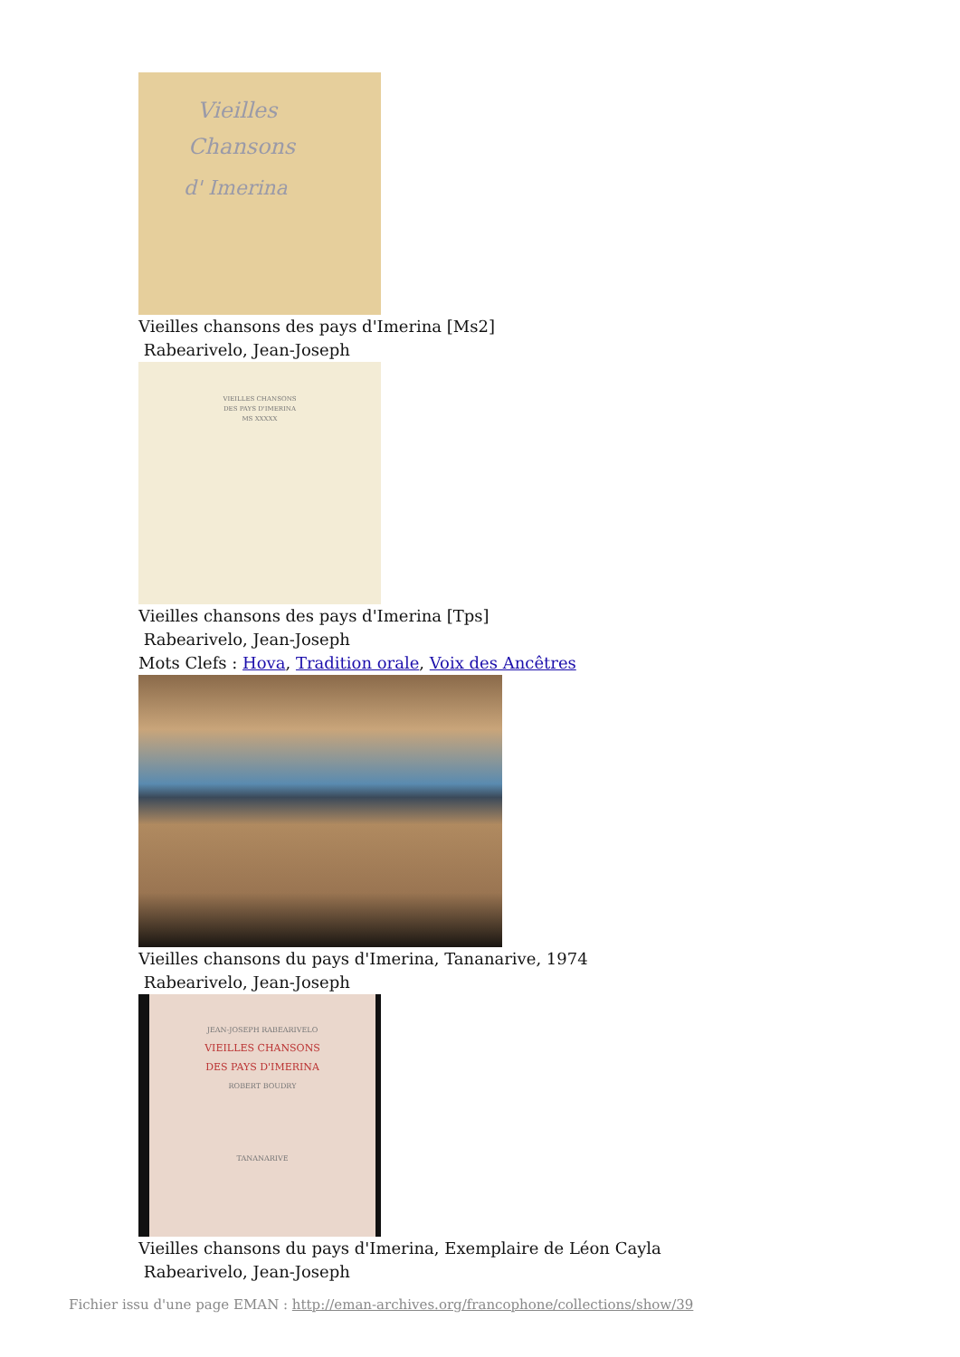Vieilles
Chansons
d' Imerina
Vieilles chansons des pays d'Imerina [Ms2]
Rabearivelo, Jean-Joseph
VIEILLES CHANSONS
DES PAYS D'IMERINA
MS XXXXX
Vieilles chansons des pays d'Imerina [Tps]
Rabearivelo, Jean-Joseph
Mots Clefs : Hova, Tradition orale, Voix des Ancêtres
Vieilles chansons du pays d'Imerina, Tananarive, 1974
Rabearivelo, Jean-Joseph
JEAN-JOSEPH RABEARIVELO
VIEILLES CHANSONS
DES PAYS D'IMERINA
ROBERT BOUDRY
TANANARIVE
Vieilles chansons du pays d'Imerina, Exemplaire de Léon Cayla
Rabearivelo, Jean-Joseph
Fichier issu d'une page EMAN : http://eman-archives.org/francophone/collections/show/39